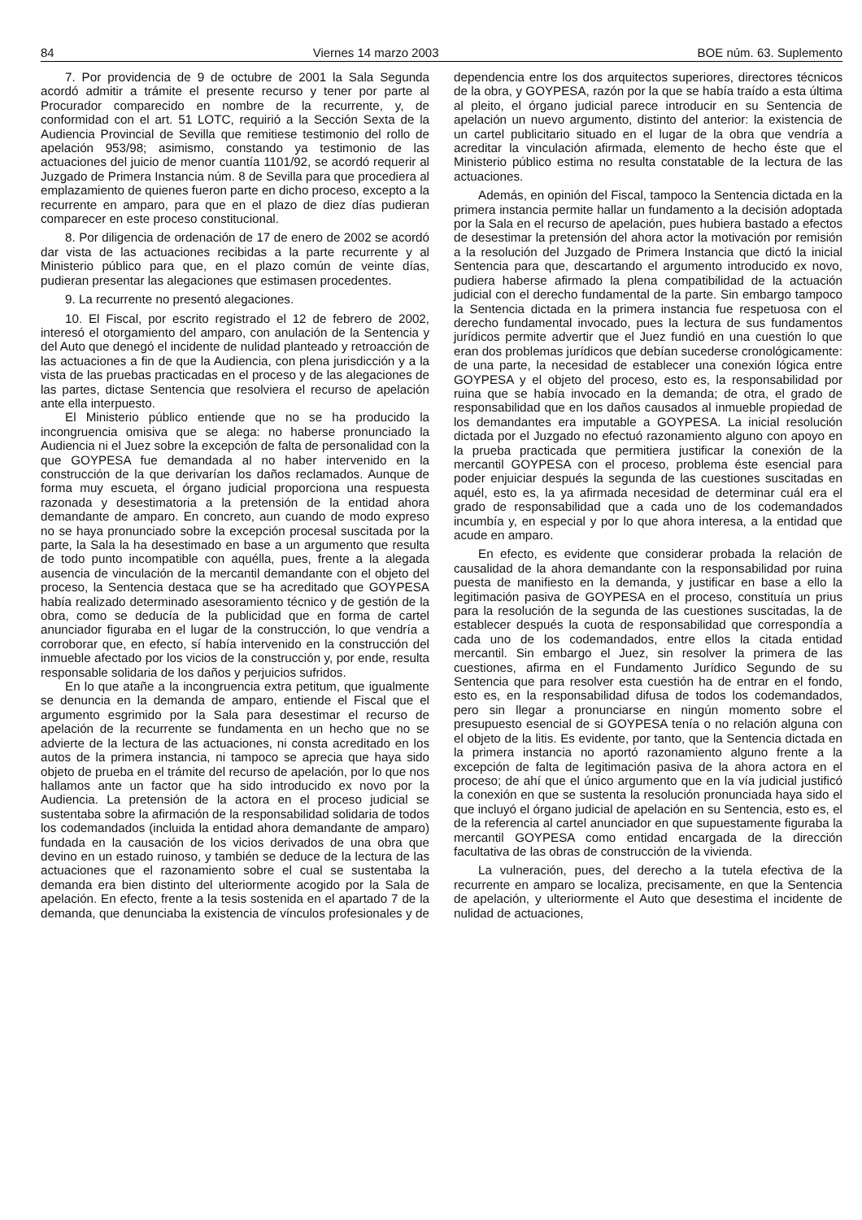84 Viernes 14 marzo 2003 BOE núm. 63. Suplemento
7. Por providencia de 9 de octubre de 2001 la Sala Segunda acordó admitir a trámite el presente recurso y tener por parte al Procurador comparecido en nombre de la recurrente, y, de conformidad con el art. 51 LOTC, requirió a la Sección Sexta de la Audiencia Provincial de Sevilla que remitiese testimonio del rollo de apelación 953/98; asimismo, constando ya testimonio de las actuaciones del juicio de menor cuantía 1101/92, se acordó requerir al Juzgado de Primera Instancia núm. 8 de Sevilla para que procediera al emplazamiento de quienes fueron parte en dicho proceso, excepto a la recurrente en amparo, para que en el plazo de diez días pudieran comparecer en este proceso constitucional.
8. Por diligencia de ordenación de 17 de enero de 2002 se acordó dar vista de las actuaciones recibidas a la parte recurrente y al Ministerio público para que, en el plazo común de veinte días, pudieran presentar las alegaciones que estimasen procedentes.
9. La recurrente no presentó alegaciones.
10. El Fiscal, por escrito registrado el 12 de febrero de 2002, interesó el otorgamiento del amparo, con anulación de la Sentencia y del Auto que denegó el incidente de nulidad planteado y retroacción de las actuaciones a fin de que la Audiencia, con plena jurisdicción y a la vista de las pruebas practicadas en el proceso y de las alegaciones de las partes, dictase Sentencia que resolviera el recurso de apelación ante ella interpuesto.
El Ministerio público entiende que no se ha producido la incongruencia omisiva que se alega: no haberse pronunciado la Audiencia ni el Juez sobre la excepción de falta de personalidad con la que GOYPESA fue demandada al no haber intervenido en la construcción de la que derivarían los daños reclamados. Aunque de forma muy escueta, el órgano judicial proporciona una respuesta razonada y desestimatoria a la pretensión de la entidad ahora demandante de amparo. En concreto, aun cuando de modo expreso no se haya pronunciado sobre la excepción procesal suscitada por la parte, la Sala la ha desestimado en base a un argumento que resulta de todo punto incompatible con aquélla, pues, frente a la alegada ausencia de vinculación de la mercantil demandante con el objeto del proceso, la Sentencia destaca que se ha acreditado que GOYPESA había realizado determinado asesoramiento técnico y de gestión de la obra, como se deducía de la publicidad que en forma de cartel anunciador figuraba en el lugar de la construcción, lo que vendría a corroborar que, en efecto, sí había intervenido en la construcción del inmueble afectado por los vicios de la construcción y, por ende, resulta responsable solidaria de los daños y perjuicios sufridos.
En lo que atañe a la incongruencia extra petitum, que igualmente se denuncia en la demanda de amparo, entiende el Fiscal que el argumento esgrimido por la Sala para desestimar el recurso de apelación de la recurrente se fundamenta en un hecho que no se advierte de la lectura de las actuaciones, ni consta acreditado en los autos de la primera instancia, ni tampoco se aprecia que haya sido objeto de prueba en el trámite del recurso de apelación, por lo que nos hallamos ante un factor que ha sido introducido ex novo por la Audiencia. La pretensión de la actora en el proceso judicial se sustentaba sobre la afirmación de la responsabilidad solidaria de todos los codemandados (incluida la entidad ahora demandante de amparo) fundada en la causación de los vicios derivados de una obra que devino en un estado ruinoso, y también se deduce de la lectura de las actuaciones que el razonamiento sobre el cual se sustentaba la demanda era bien distinto del ulteriormente acogido por la Sala de apelación. En efecto, frente a la tesis sostenida en el apartado 7 de la demanda, que denunciaba la existencia de vínculos profesionales y de dependencia entre los dos arquitectos superiores, directores técnicos de la obra, y GOYPESA, razón por la que se había traído a esta última al pleito, el órgano judicial parece introducir en su Sentencia de apelación un nuevo argumento, distinto del anterior: la existencia de un cartel publicitario situado en el lugar de la obra que vendría a acreditar la vinculación afirmada, elemento de hecho éste que el Ministerio público estima no resulta constatable de la lectura de las actuaciones.
Además, en opinión del Fiscal, tampoco la Sentencia dictada en la primera instancia permite hallar un fundamento a la decisión adoptada por la Sala en el recurso de apelación, pues hubiera bastado a efectos de desestimar la pretensión del ahora actor la motivación por remisión a la resolución del Juzgado de Primera Instancia que dictó la inicial Sentencia para que, descartando el argumento introducido ex novo, pudiera haberse afirmado la plena compatibilidad de la actuación judicial con el derecho fundamental de la parte. Sin embargo tampoco la Sentencia dictada en la primera instancia fue respetuosa con el derecho fundamental invocado, pues la lectura de sus fundamentos jurídicos permite advertir que el Juez fundió en una cuestión lo que eran dos problemas jurídicos que debían sucederse cronológicamente: de una parte, la necesidad de establecer una conexión lógica entre GOYPESA y el objeto del proceso, esto es, la responsabilidad por ruina que se había invocado en la demanda; de otra, el grado de responsabilidad que en los daños causados al inmueble propiedad de los demandantes era imputable a GOYPESA. La inicial resolución dictada por el Juzgado no efectuó razonamiento alguno con apoyo en la prueba practicada que permitiera justificar la conexión de la mercantil GOYPESA con el proceso, problema éste esencial para poder enjuiciar después la segunda de las cuestiones suscitadas en aquél, esto es, la ya afirmada necesidad de determinar cuál era el grado de responsabilidad que a cada uno de los codemandados incumbía y, en especial y por lo que ahora interesa, a la entidad que acude en amparo.
En efecto, es evidente que considerar probada la relación de causalidad de la ahora demandante con la responsabilidad por ruina puesta de manifiesto en la demanda, y justificar en base a ello la legitimación pasiva de GOYPESA en el proceso, constituía un prius para la resolución de la segunda de las cuestiones suscitadas, la de establecer después la cuota de responsabilidad que correspondía a cada uno de los codemandados, entre ellos la citada entidad mercantil. Sin embargo el Juez, sin resolver la primera de las cuestiones, afirma en el Fundamento Jurídico Segundo de su Sentencia que para resolver esta cuestión ha de entrar en el fondo, esto es, en la responsabilidad difusa de todos los codemandados, pero sin llegar a pronunciarse en ningún momento sobre el presupuesto esencial de si GOYPESA tenía o no relación alguna con el objeto de la litis. Es evidente, por tanto, que la Sentencia dictada en la primera instancia no aportó razonamiento alguno frente a la excepción de falta de legitimación pasiva de la ahora actora en el proceso; de ahí que el único argumento que en la vía judicial justificó la conexión en que se sustenta la resolución pronunciada haya sido el que incluyó el órgano judicial de apelación en su Sentencia, esto es, el de la referencia al cartel anunciador en que supuestamente figuraba la mercantil GOYPESA como entidad encargada de la dirección facultativa de las obras de construcción de la vivienda.
La vulneración, pues, del derecho a la tutela efectiva de la recurrente en amparo se localiza, precisamente, en que la Sentencia de apelación, y ulteriormente el Auto que desestima el incidente de nulidad de actuaciones,